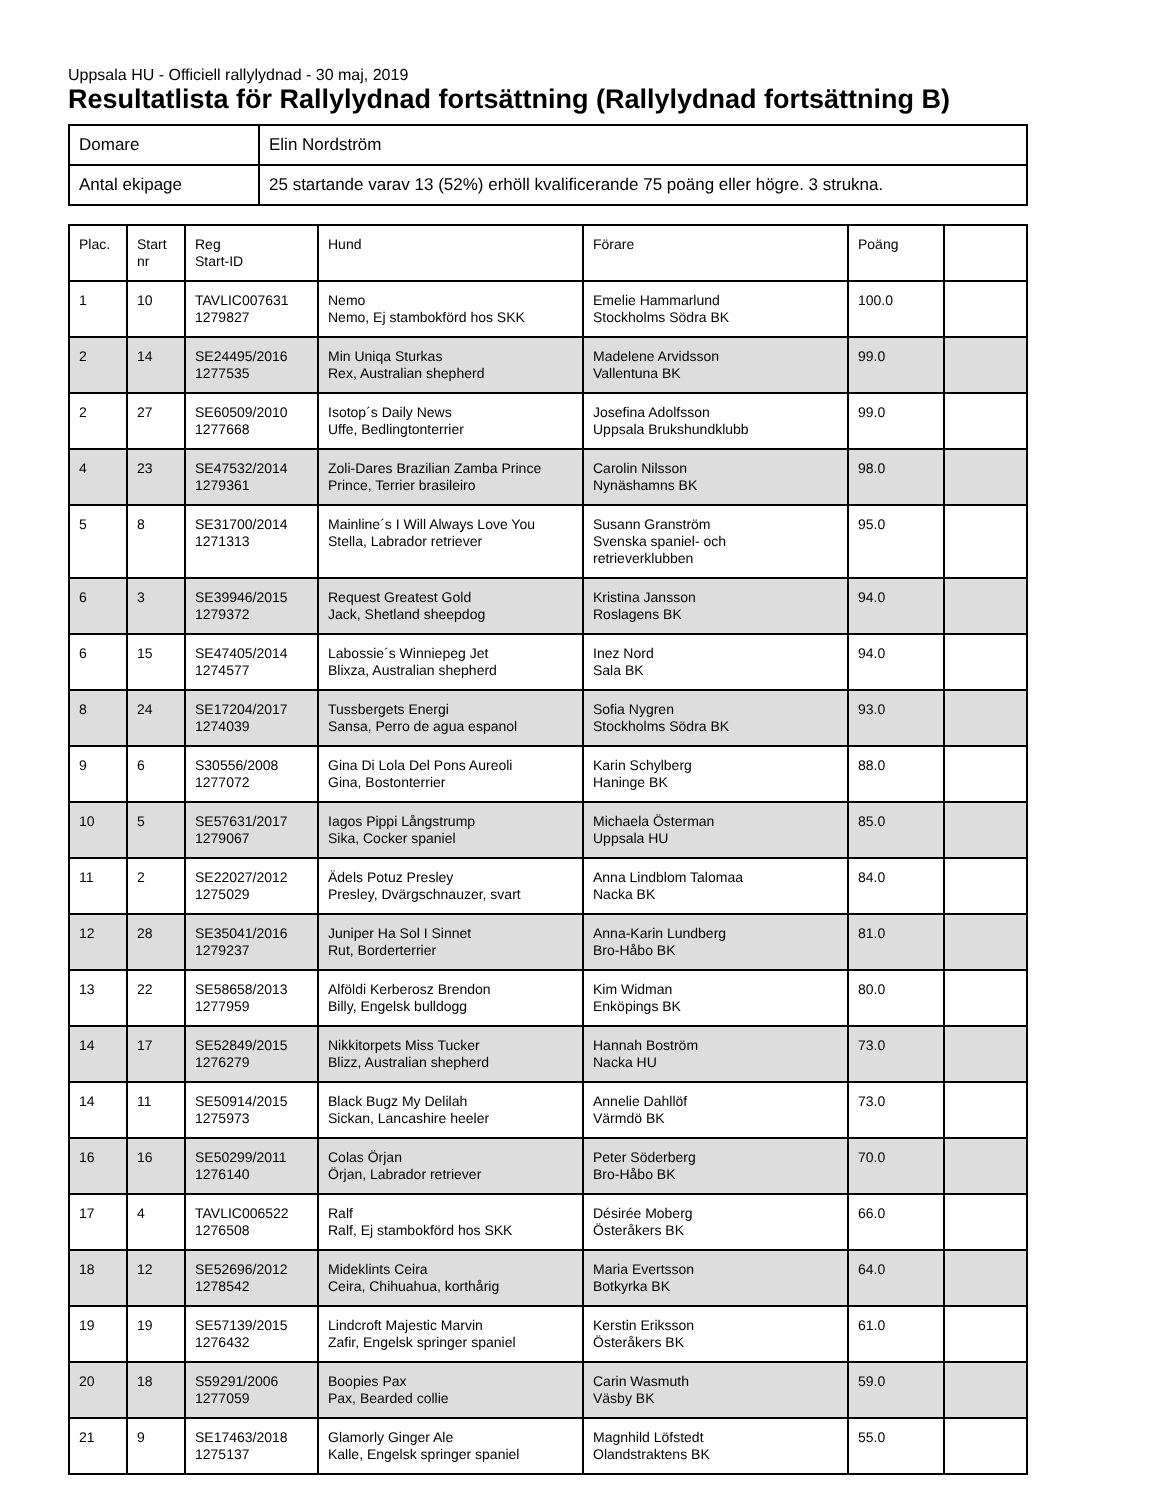Uppsala HU - Officiell rallylydnad - 30 maj, 2019
Resultatlista för Rallylydnad fortsättning (Rallylydnad fortsättning B)
| Domare | Elin Nordström |
| Antal ekipage | 25 startande varav 13 (52%) erhöll kvalificerande 75 poäng eller högre. 3 strukna. |
| Plac. | Start nr | Reg Start-ID | Hund | Förare | Poäng | |
| --- | --- | --- | --- | --- | --- | --- |
| 1 | 10 | TAVLIC007631 1279827 | Nemo Nemo, Ej stambokförd hos SKK | Emelie Hammarlund Stockholms Södra BK | 100.0 | |
| 2 | 14 | SE24495/2016 1277535 | Min Uniqa Sturkas Rex, Australian shepherd | Madelene Arvidsson Vallentuna BK | 99.0 | |
| 2 | 27 | SE60509/2010 1277668 | Isotop´s Daily News Uffe, Bedlingtonterrier | Josefina Adolfsson Uppsala Brukshundklubb | 99.0 | |
| 4 | 23 | SE47532/2014 1279361 | Zoli-Dares Brazilian Zamba Prince Prince, Terrier brasileiro | Carolin Nilsson Nynäshamns BK | 98.0 | |
| 5 | 8 | SE31700/2014 1271313 | Mainline´s I Will Always Love You Stella, Labrador retriever | Susann Granström Svenska spaniel- och retrieverklubben | 95.0 | |
| 6 | 3 | SE39946/2015 1279372 | Request Greatest Gold Jack, Shetland sheepdog | Kristina Jansson Roslagens BK | 94.0 | |
| 6 | 15 | SE47405/2014 1274577 | Labossie´s Winniepeg Jet Blixza, Australian shepherd | Inez Nord Sala BK | 94.0 | |
| 8 | 24 | SE17204/2017 1274039 | Tussbergets Energi Sansa, Perro de agua espanol | Sofia Nygren Stockholms Södra BK | 93.0 | |
| 9 | 6 | S30556/2008 1277072 | Gina Di Lola Del Pons Aureoli Gina, Bostonterrier | Karin Schylberg Haninge BK | 88.0 | |
| 10 | 5 | SE57631/2017 1279067 | Iagos Pippi Långstrump Sika, Cocker spaniel | Michaela Österman Uppsala HU | 85.0 | |
| 11 | 2 | SE22027/2012 1275029 | Ädels Potuz Presley Presley, Dvärgschnauzer, svart | Anna Lindblom Talomaa Nacka BK | 84.0 | |
| 12 | 28 | SE35041/2016 1279237 | Juniper Ha Sol I Sinnet Rut, Borderterrier | Anna-Karin Lundberg Bro-Håbo BK | 81.0 | |
| 13 | 22 | SE58658/2013 1277959 | Alföldi Kerberosz Brendon Billy, Engelsk bulldogg | Kim Widman Enköpings BK | 80.0 | |
| 14 | 17 | SE52849/2015 1276279 | Nikkitorpets Miss Tucker Blizz, Australian shepherd | Hannah Boström Nacka HU | 73.0 | |
| 14 | 11 | SE50914/2015 1275973 | Black Bugz My Delilah Sickan, Lancashire heeler | Annelie Dahllöf Värmdö BK | 73.0 | |
| 16 | 16 | SE50299/2011 1276140 | Colas Örjan Örjan, Labrador retriever | Peter Söderberg Bro-Håbo BK | 70.0 | |
| 17 | 4 | TAVLIC006522 1276508 | Ralf Ralf, Ej stambokförd hos SKK | Désirée Moberg Österåkers BK | 66.0 | |
| 18 | 12 | SE52696/2012 1278542 | Mideklints Ceira Ceira, Chihuahua, korthårig | Maria Evertsson Botkyrka BK | 64.0 | |
| 19 | 19 | SE57139/2015 1276432 | Lindcroft Majestic Marvin Zafir, Engelsk springer spaniel | Kerstin Eriksson Österåkers BK | 61.0 | |
| 20 | 18 | S59291/2006 1277059 | Boopies Pax Pax, Bearded collie | Carin Wasmuth Väsby BK | 59.0 | |
| 21 | 9 | SE17463/2018 1275137 | Glamorly Ginger Ale Kalle, Engelsk springer spaniel | Magnhild Löfstedt Olandstraktens BK | 55.0 | |